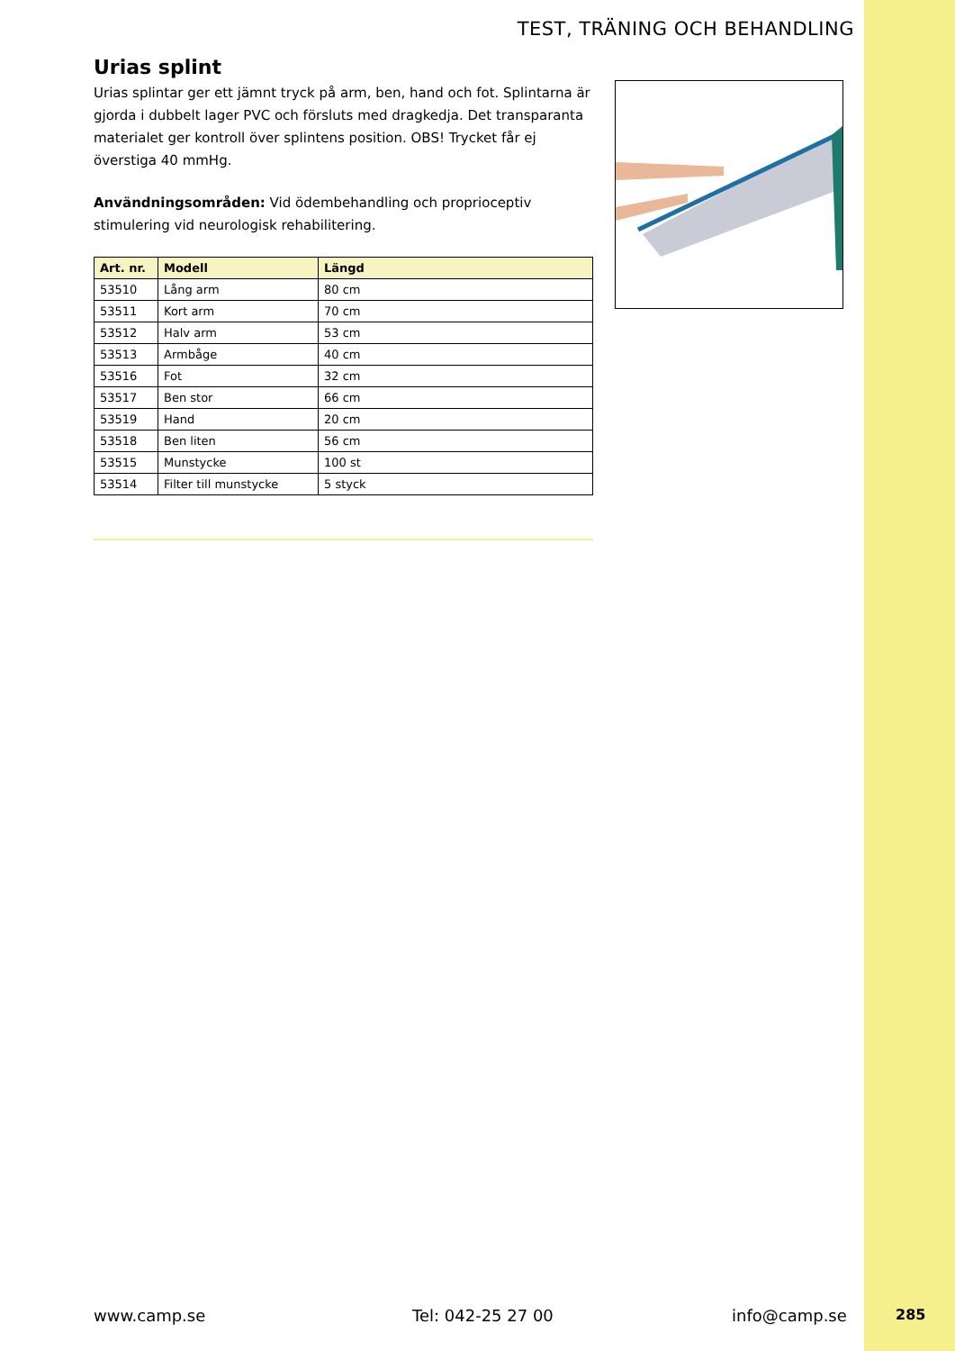TEST, TRÄNING OCH BEHANDLING
Urias splint
Urias splintar ger ett jämnt tryck på arm, ben, hand och fot. Splintarna är gjorda i dubbelt lager PVC och försluts med dragkedja. Det transparanta materialet ger kontroll över splintens position. OBS! Trycket får ej överstiga 40 mmHg.
Användningsområden: Vid ödembehandling och proprioceptiv stimulering vid neurologisk rehabilitering.
| Art. nr. | Modell | Längd |
| --- | --- | --- |
| 53510 | Lång arm | 80 cm |
| 53511 | Kort arm | 70 cm |
| 53512 | Halv arm | 53 cm |
| 53513 | Armbåge | 40 cm |
| 53516 | Fot | 32 cm |
| 53517 | Ben stor | 66 cm |
| 53519 | Hand | 20 cm |
| 53518 | Ben liten | 56 cm |
| 53515 | Munstycke | 100 st |
| 53514 | Filter till munstycke | 5 styck |
www.camp.se Tel: 042-25 27 00 info@camp.se 285